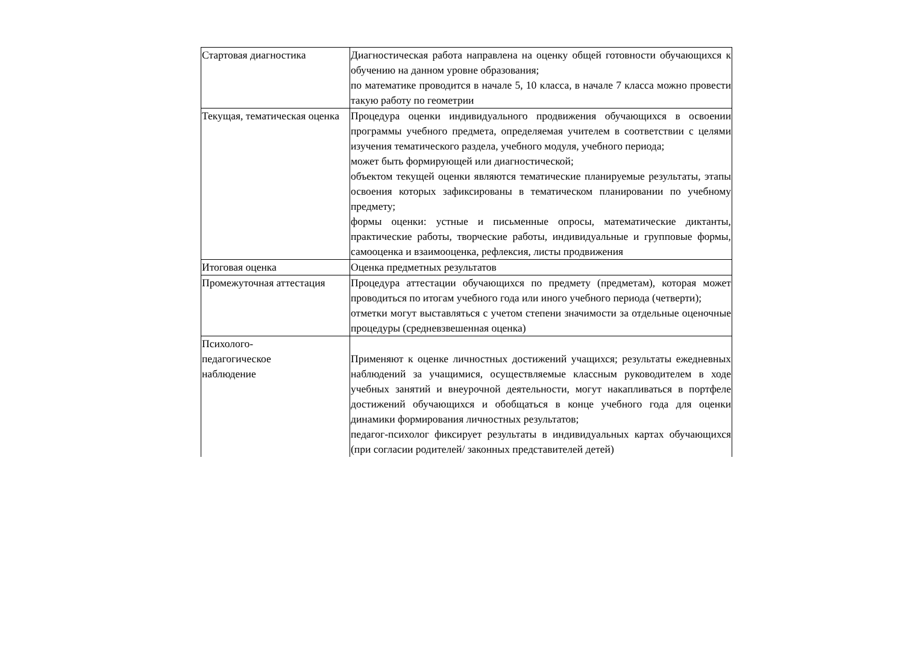| Стартовая диагностика | Диагностическая работа направлена на оценку общей готовности обучающихся к обучению на данном уровне образования; по математике проводится в начале 5, 10 класса, в начале 7 класса можно провести такую работу по геометрии |
| Текущая, тематическая оценка | Процедура оценки индивидуального продвижения обучающихся в освоении программы учебного предмета, определяемая учителем в соответствии с целями изучения тематического раздела, учебного модуля, учебного периода; может быть формирующей или диагностической; объектом текущей оценки являются тематические планируемые результаты, этапы освоения которых зафиксированы в тематическом планировании по учебному предмету; формы оценки: устные и письменные опросы, математические диктанты, практические работы, творческие работы, индивидуальные и групповые формы, самооценка и взаимооценка, рефлексия, листы продвижения |
| Итоговая оценка | Оценка предметных результатов |
| Промежуточная аттестация | Процедура аттестации обучающихся по предмету (предметам), которая может проводиться по итогам учебного года или иного учебного периода (четверти); отметки могут выставляться с учетом степени значимости за отдельные оценочные процедуры (средневзвешенная оценка) |
| Психолого- педагогическое наблюдение | Применяют к оценке личностных достижений учащихся; результаты ежедневных наблюдений за учащимися, осуществляемые классным руководителем в ходе учебных занятий и внеурочной деятельности, могут накапливаться в портфеле достижений обучающихся и обобщаться в конце учебного года для оценки динамики формирования личностных результатов; педагог-психолог фиксирует результаты в индивидуальных картах обучающихся (при согласии родителей/ законных представителей детей) |